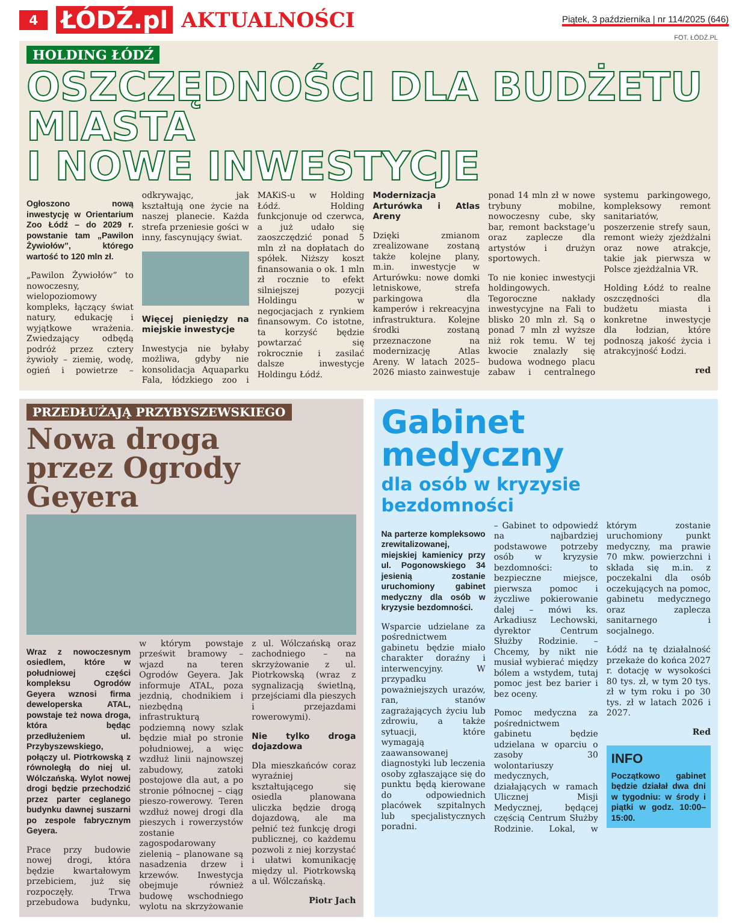4 ŁÓDŹ.pl AKTUALNOŚCI Piątek, 3 października | nr 114/2025 (646)
FOT. ŁÓDŹ.PL
HOLDING ŁÓDŹ
OSZCZĘDNOŚCI DLA BUDŻETU MIASTA
I NOWE INWESTYCJE
Ogłoszono nową inwestycję w Orientarium Zoo Łódź – do 2029 r. powstanie tam „Pawilon Żywiołów”, którego wartość to 120 mln zł.
„Pawilon Żywiołów” to nowoczesny, wielopoziomowy kompleks, łączący świat natury, edukację i wyjątkowe wrażenia. Zwiedzający odbędą podróż przez cztery żywioły – ziemię, wodę, ogień i powietrze – odkrywając, jak kształtują one życie na naszej planecie. Każda strefa przeniesie gości w inny, fascynujący świat.
Więcej pieniędzy na miejskie inwestycje
Inwestycja nie byłaby możliwa, gdyby nie konsolidacja Aquaparku Fala, łódzkiego zoo i MAKiS-u w Holding Łódź. Holding funkcjonuje od czerwca, a już udało się zaoszczędzić ponad 5 mln zł na dopłatach do spółek. Niższy koszt finansowania o ok. 1 mln zł rocznie to efekt silniejszej pozycji Holdingu w negocjacjach z rynkiem finansowym. Co istotne, ta korzyść będzie powtarzać się rokrocznie i zasilać dalsze inwestycje Holdingu Łódź.
Modernizacja Arturówka i Atlas Areny
Dzięki zmianom zrealizowane zostaną także kolejne plany, m.in. inwestycje w Arturówku: nowe domki letniskowe, strefa parkingowa dla kamperów i rekreacyjna infrastruktura. Kolejne środki zostaną przeznaczone na modernizację Atlas Areny. W latach 2025–2026 miasto zainwestuje ponad 14 mln zł w nowe trybuny mobilne, nowoczesny cube, sky bar, remont backstage’u oraz zaplecze dla artystów i drużyn sportowych.
To nie koniec inwestycji holdingowych. Tegoroczne nakłady inwestycyjne na Fali to blisko 20 mln zł. Są o ponad 7 mln zł wyższe niż rok temu. W tej kwocie znalazły się budowa wodnego placu zabaw i centralnego systemu parkingowego, kompleksowy remont sanitariatów, poszerzenie strefy saun, remont wieży zjeżdżalni oraz nowe atrakcje, takie jak pierwsza w Polsce zjeżdżalnia VR.
Holding Łódź to realne oszczędności dla budżetu miasta i konkretne inwestycje dla łodzian, które podnoszą jakość życia i atrakcyjność Łodzi.
red
PRZEDŁUŻAJĄ PRZYBYSZEWSKIEGO
Nowa droga
przez Ogrody Geyera
Wraz z nowoczesnym osiedlem, które w południowej części kompleksu Ogrodów Geyera wznosi firma deweloperska ATAL, powstaje też nowa droga, która będąc przedłużeniem ul. Przybyszewskiego, połączy ul. Piotrkowską z równoległą do niej ul. Wólczańską. Wylot nowej drogi będzie przechodzić przez parter ceglanego budynku dawnej suszarni po zespole fabrycznym Geyera.
Prace przy budowie nowej drogi, która będzie kwartałowym przebiciem, już się rozpoczęły. Trwa przebudowa budynku, w którym powstaje prześwit bramowy – wjazd na teren Ogrodów Geyera. Jak informuje ATAL, poza jezdnią, chodnikiem i niezbędną infrastrukturą podziemną nowy szlak będzie miał po stronie południowej, a więc wzdłuż linii najnowszej zabudowy, zatoki postojowe dla aut, a po stronie północnej – ciąg pieszo-rowerowy. Teren wzdłuż nowej drogi dla pieszych i rowerzystów zostanie zagospodarowany zielenią – planowane są nasadzenia drzew i krzewów. Inwestycja obejmuje również budowę wschodniego wylotu na skrzyżowanie z ul. Wólczańską oraz zachodniego – na skrzyżowanie z ul. Piotrkowską (wraz z sygnalizacją świetlną, przejściami dla pieszych i przejazdami rowerowymi).
Nie tylko droga dojazdowa
Dla mieszkańców coraz wyraźniej kształtującego się osiedla planowana uliczka będzie drogą dojazdową, ale ma pełnić też funkcję drogi publicznej, co każdemu pozwoli z niej korzystać i ułatwi komunikację między ul. Piotrkowską a ul. Wólczańską.
Piotr Jach
Gabinet medyczny
dla osób w kryzysie bezdomności
Na parterze kompleksowo zrewitalizowanej, miejskiej kamienicy przy ul. Pogonowskiego 34 jesienią zostanie uruchomiony gabinet medyczny dla osób w kryzysie bezdomności.
Wsparcie udzielane za pośrednictwem gabinetu będzie miało charakter doraźny i interwencyjny. W przypadku poważniejszych urazów, ran, stanów zagrażających życiu lub zdrowiu, a także sytuacji, które wymagają zaawansowanej diagnostyki lub leczenia osoby zgłaszające się do punktu będą kierowane do odpowiednich placówek szpitalnych lub specjalistycznych poradni.
– Gabinet to odpowiedź na najbardziej podstawowe potrzeby osób w kryzysie bezdomności: to bezpieczne miejsce, pierwsza pomoc i życzliwe pokierowanie dalej – mówi ks. Arkadiusz Lechowski, dyrektor Centrum Służby Rodzinie. – Chcemy, by nikt nie musiał wybierać między bólem a wstydem, tutaj pomoc jest bez barier i bez oceny.
Pomoc medyczna za pośrednictwem gabinetu będzie udzielana w oparciu o zasoby 30 wolontariuszy medycznych, działających w ramach Ulicznej Misji Medycznej, będącej częścią Centrum Służby Rodzinie. Lokal, w którym zostanie uruchomiony punkt medyczny, ma prawie 70 mkw. powierzchni i składa się m.in. z poczekalni dla osób oczekujących na pomoc, gabinetu medycznego oraz zaplecza sanitarnego i socjalnego.
Łódź na tę działalność przekaże do końca 2027 r. dotację w wysokości 80 tys. zł, w tym 20 tys. zł w tym roku i po 30 tys. zł w latach 2026 i 2027.
Red
INFO
Początkowo gabinet będzie działał dwa dni w tygodniu: w środy i piątki w godz. 10:00–15:00.